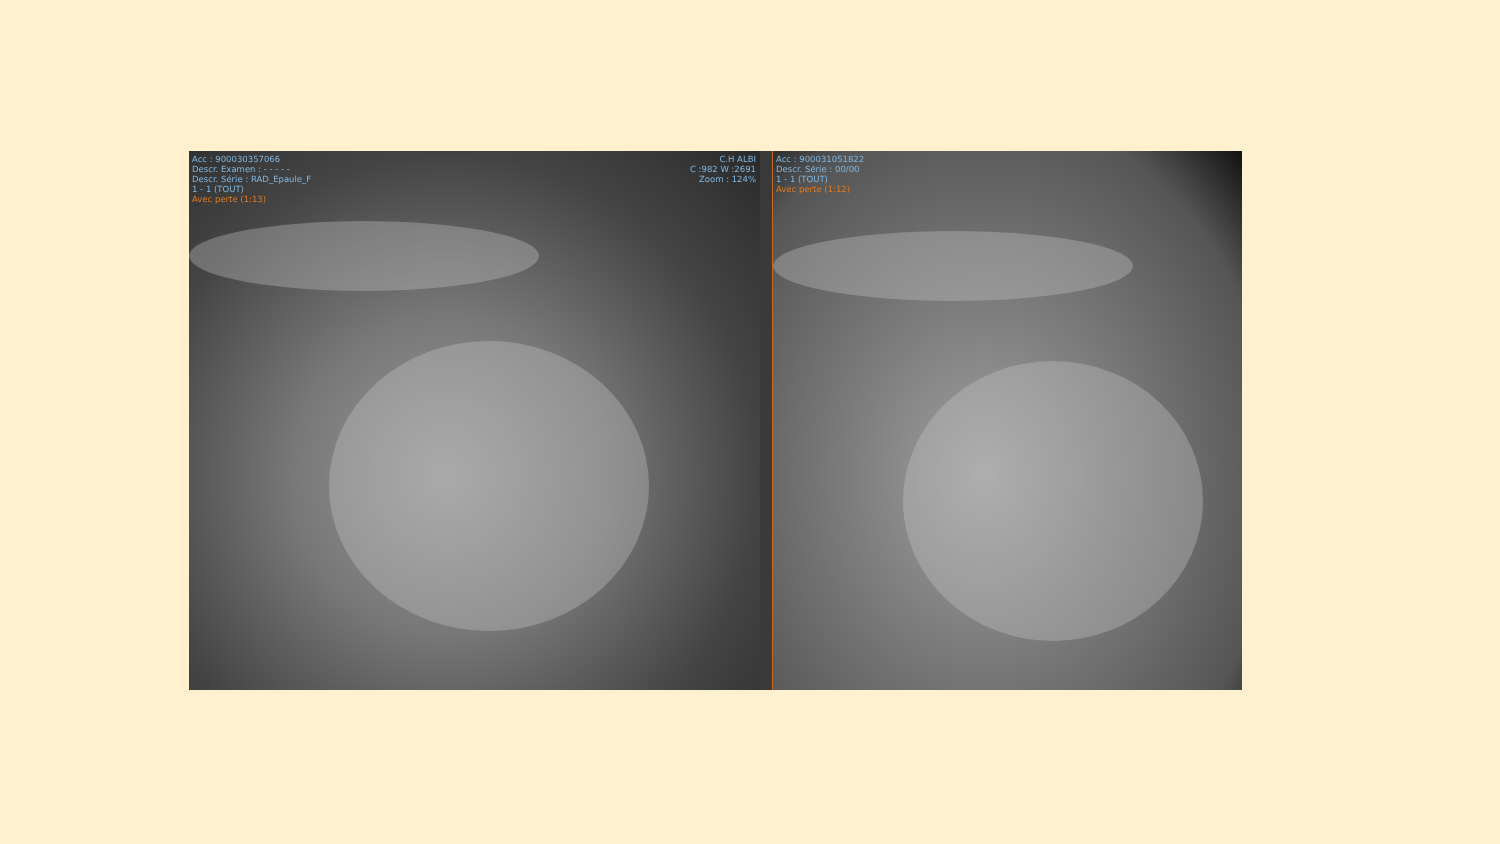Acc : 900030357066
Descr. Examen : - - - - -
Descr. Série : RAD_Epaule_F
1 - 1 (TOUT)
Avec perte (1:13)
C.H ALBI
C :982 W :2691
Zoom : 124%
Acc : 900031051822
Descr. Série : 00/00
1 - 1 (TOUT)
Avec perte (1:12)